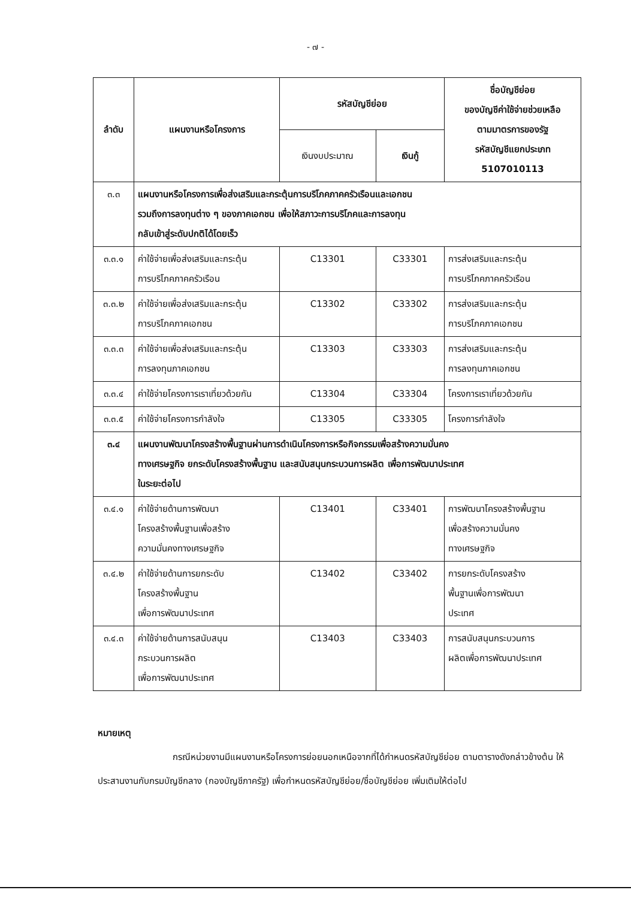- ๗ -
| ลำดับ | แผนงานหรือโครงการ | รหัสบัญชีย่อย | | ชื่อบัญชีย่อย ของบัญชีค่าใช้จ่ายช่วยเหลือ ตามมาตรการของรัฐ รหัสบัญชีแยกประเภท 5107010113 |
| --- | --- | --- | --- | --- |
| | | เงินงบประมาณ | เงินกู้ | |
| ๓.๓ | แผนงานหรือโครงการเพื่อส่งเสริมและกระตุ้นการบริโภคภาคครัวเรือนและเอกชน รวมถึงการลงทุนต่าง ๆ ของภาคเอกชน เพื่อให้สภาวะการบริโภคและการลงทุน กลับเข้าสู่ระดับปกติได้โดยเร็ว | | | |
| ๓.๓.๑ | ค่าใช้จ่ายเพื่อส่งเสริมและกระตุ้น การบริโภคภาคครัวเรือน | C13301 | C33301 | การส่งเสริมและกระตุ้น การบริโภคภาคครัวเรือน |
| ๓.๓.๒ | ค่าใช้จ่ายเพื่อส่งเสริมและกระตุ้น การบริโภคภาคเอกชน | C13302 | C33302 | การส่งเสริมและกระตุ้น การบริโภคภาคเอกชน |
| ๓.๓.๓ | ค่าใช้จ่ายเพื่อส่งเสริมและกระตุ้น การลงทุนภาคเอกชน | C13303 | C33303 | การส่งเสริมและกระตุ้น การลงทุนภาคเอกชน |
| ๓.๓.๔ | ค่าใช้จ่ายโครงการเราเที่ยวด้วยกัน | C13304 | C33304 | โครงการเราเที่ยวด้วยกัน |
| ๓.๓.๕ | ค่าใช้จ่ายโครงการกำลังใจ | C13305 | C33305 | โครงการกำลังใจ |
| ๓.๔ | แผนงานพัฒนาโครงสร้างพื้นฐานผ่านการดำเนินโครงการหรือกิจกรรมเพื่อสร้างความมั่นคง ทางเศรษฐกิจ ยกระดับโครงสร้างพื้นฐาน และสนับสนุนกระบวนการผลิต เพื่อการพัฒนาประเทศ ในระยะต่อไป | | | |
| ๓.๔.๑ | ค่าใช้จ่ายด้านการพัฒนา โครงสร้างพื้นฐานเพื่อสร้าง ความมั่นคงทางเศรษฐกิจ | C13401 | C33401 | การพัฒนาโครงสร้างพื้นฐาน เพื่อสร้างความมั่นคง ทางเศรษฐกิจ |
| ๓.๔.๒ | ค่าใช้จ่ายด้านการยกระดับ โครงสร้างพื้นฐาน เพื่อการพัฒนาประเทศ | C13402 | C33402 | การยกระดับโครงสร้าง พื้นฐานเพื่อการพัฒนา ประเทศ |
| ๓.๔.๓ | ค่าใช้จ่ายด้านการสนับสนุน กระบวนการผลิต เพื่อการพัฒนาประเทศ | C13403 | C33403 | การสนับสนุนกระบวนการ ผลิตเพื่อการพัฒนาประเทศ |
หมายเหตุ
กรณีหน่วยงานมีแผนงานหรือโครงการย่อยนอกเหนือจากที่ได้กำหนดรหัสบัญชีย่อย ตามตารางดังกล่าวข้างต้น ให้ประสานงานกับกรมบัญชีกลาง (กองบัญชีภาครัฐ) เพื่อกำหนดรหัสบัญชีย่อย/ชื่อบัญชีย่อย เพิ่มเติมให้ต่อไป